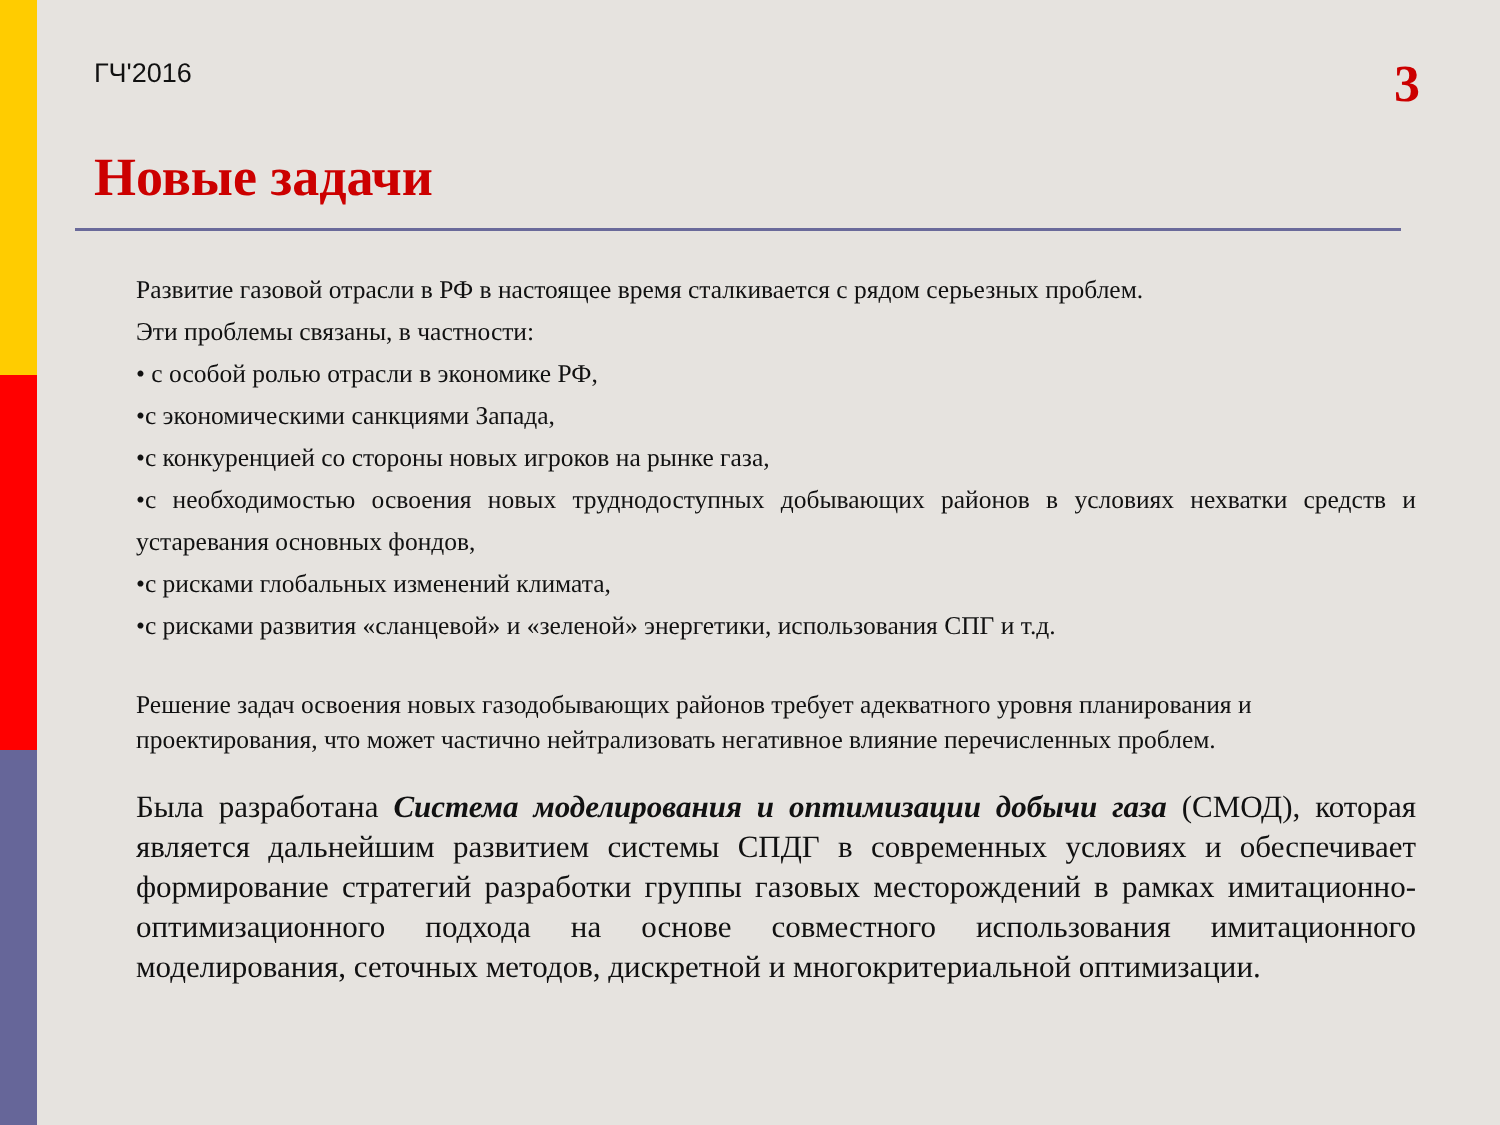ГЧ'2016 3
Новые задачи
Развитие газовой отрасли в РФ в настоящее время сталкивается с рядом серьезных проблем.
Эти проблемы связаны, в частности:
• с особой ролью отрасли в экономике РФ,
•с экономическими санкциями Запада,
•с конкуренцией со стороны новых игроков на рынке газа,
•с необходимостью освоения новых труднодоступных добывающих районов в условиях нехватки средств и устаревания основных фондов,
•с рисками глобальных изменений климата,
•с рисками развития «сланцевой» и «зеленой» энергетики, использования СПГ и т.д.
Решение задач освоения новых газодобывающих районов требует адекватного уровня планирования и проектирования, что может частично нейтрализовать негативное влияние перечисленных проблем.
Была разработана Система моделирования и оптимизации добычи газа (СМОД), которая является дальнейшим развитием системы СПДГ в современных условиях и обеспечивает формирование стратегий разработки группы газовых месторождений в рамках имитационно-оптимизационного подхода на основе совместного использования имитационного моделирования, сеточных методов, дискретной и многокритериальной оптимизации.